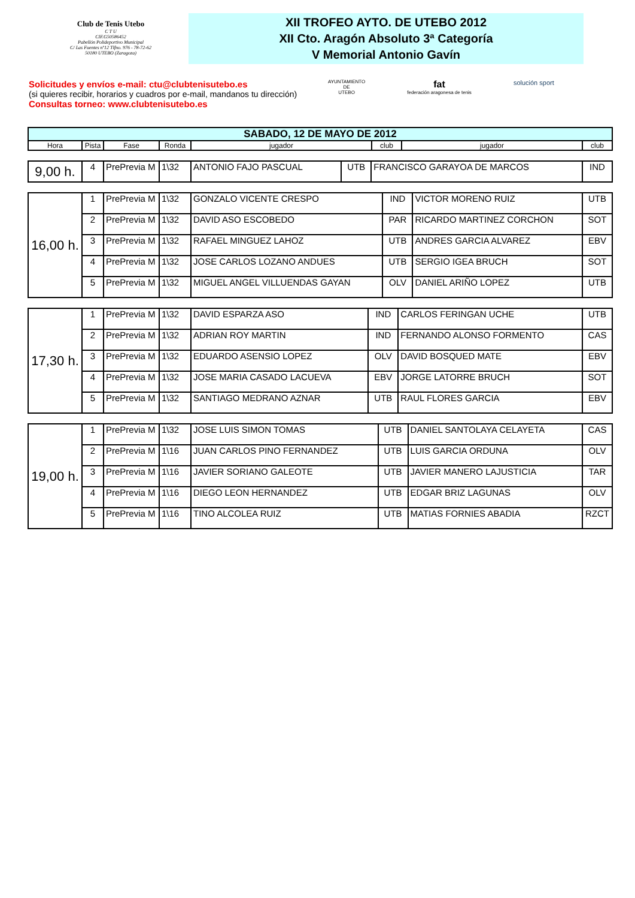Club de Tenis Utebo
C T U
CIF.G50586452
Pabellón Polideportivo Municipal
C/ Las Fuentes nº12 Tlfno. 976 - 78-72-62
50180 UTEBO (Zaragoza)
XII TROFEO AYTO. DE UTEBO 2012
XII Cto. Aragón Absoluto 3ª Categoría
V Memorial Antonio Gavín
Solicitudes y envíos e-mail: ctu@clubtenisutebo.es
(si quieres recibir, horarios y cuadros por e-mail, mandanos tu dirección)
Consultas torneo: www.clubtenisutebo.es
AYUNTAMIENTO
DE
UTEBO
fat
federación aragonesa de tenis
solución sport
| SABADO, 12 DE MAYO DE 2012 | | | | | | | |
| Hora | Pista | Fase | Ronda | jugador | club | jugador | club |
| 9,00 h. | 4 | PrePrevia M | 1\32 | ANTONIO FAJO PASCUAL | UTB | FRANCISCO GARAYOA DE MARCOS | IND |
| 16,00 h. | 1 | PrePrevia M | 1\32 | GONZALO VICENTE CRESPO | IND | VICTOR MORENO RUIZ | UTB |
| | 2 | PrePrevia M | 1\32 | DAVID ASO ESCOBEDO | PAR | RICARDO MARTINEZ CORCHON | SOT |
| | 3 | PrePrevia M | 1\32 | RAFAEL MINGUEZ LAHOZ | UTB | ANDRES GARCIA ALVAREZ | EBV |
| | 4 | PrePrevia M | 1\32 | JOSE CARLOS LOZANO ANDUES | UTB | SERGIO IGEA BRUCH | SOT |
| | 5 | PrePrevia M | 1\32 | MIGUEL ANGEL VILLUENDAS GAYAN | OLV | DANIEL ARIÑO LOPEZ | UTB |
| 17,30 h. | 1 | PrePrevia M | 1\32 | DAVID ESPARZA ASO | IND | CARLOS FERINGAN UCHE | UTB |
| | 2 | PrePrevia M | 1\32 | ADRIAN ROY MARTIN | IND | FERNANDO ALONSO FORMENTO | CAS |
| | 3 | PrePrevia M | 1\32 | EDUARDO ASENSIO LOPEZ | OLV | DAVID BOSQUED MATE | EBV |
| | 4 | PrePrevia M | 1\32 | JOSE MARIA CASADO LACUEVA | EBV | JORGE LATORRE BRUCH | SOT |
| | 5 | PrePrevia M | 1\32 | SANTIAGO MEDRANO AZNAR | UTB | RAUL FLORES GARCIA | EBV |
| 19,00 h. | 1 | PrePrevia M | 1\32 | JOSE LUIS SIMON TOMAS | UTB | DANIEL SANTOLAYA CELAYETA | CAS |
| | 2 | PrePrevia M | 1\16 | JUAN CARLOS PINO FERNANDEZ | UTB | LUIS GARCIA ORDUNA | OLV |
| | 3 | PrePrevia M | 1\16 | JAVIER SORIANO GALEOTE | UTB | JAVIER MANERO LAJUSTICIA | TAR |
| | 4 | PrePrevia M | 1\16 | DIEGO LEON HERNANDEZ | UTB | EDGAR BRIZ LAGUNAS | OLV |
| | 5 | PrePrevia M | 1\16 | TINO ALCOLEA RUIZ | UTB | MATIAS FORNIES ABADIA | RZCT |